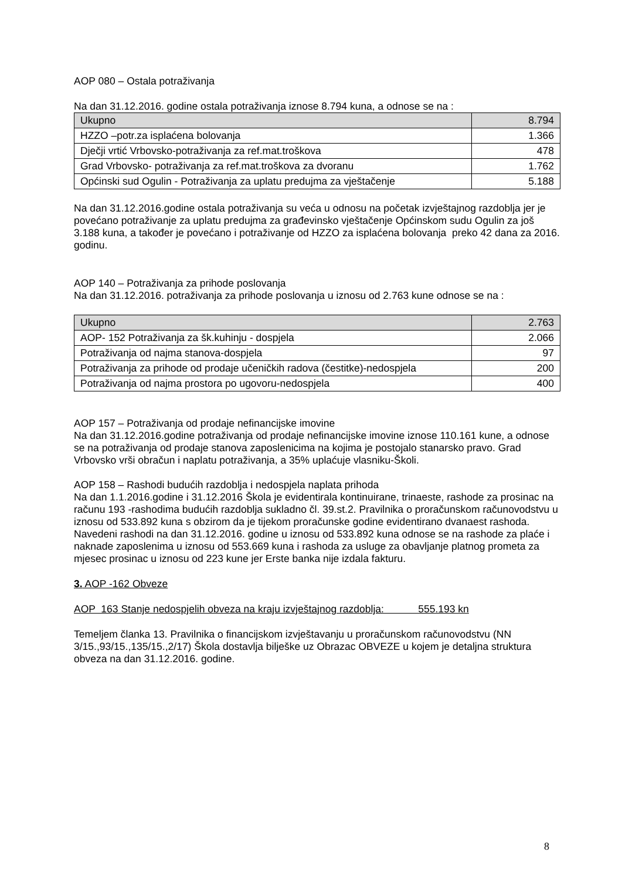AOP 080 – Ostala potraživanja
Na dan 31.12.2016. godine ostala potraživanja iznose 8.794 kuna, a odnose se na :
| Ukupno | 8.794 |
| HZZO –potr.za isplaćena bolovanja | 1.366 |
| Dječji vrtić Vrbovsko-potraživanja za ref.mat.troškova | 478 |
| Grad Vrbovsko- potraživanja za ref.mat.troškova za dvoranu | 1.762 |
| Općinski sud Ogulin - Potraživanja za uplatu predujma za vještačenje | 5.188 |
Na dan 31.12.2016.godine ostala potraživanja su veća u odnosu na početak izvještajnog razdoblja jer je povećano potraživanje za uplatu predujma za građevinsko vještačenje Općinskom sudu Ogulin za još 3.188 kuna, a također je povećano i potraživanje od HZZO za isplaćena bolovanja preko 42 dana za 2016. godinu.
AOP 140 – Potraživanja za prihode poslovanja
Na dan 31.12.2016. potraživanja za prihode poslovanja u iznosu od 2.763 kune odnose se na :
| Ukupno | 2.763 |
| AOP- 152 Potraživanja za šk.kuhinju - dospjela | 2.066 |
| Potraživanja od najma stanova-dospjela | 97 |
| Potraživanja za prihode od prodaje učeničkih radova (čestitke)-nedospjela | 200 |
| Potraživanja od najma prostora po ugovoru-nedospjela | 400 |
AOP 157 – Potraživanja od prodaje nefinancijske imovine
Na dan 31.12.2016.godine potraživanja od prodaje nefinancijske imovine iznose 110.161 kune, a odnose se na potraživanja od prodaje stanova zaposlenicima na kojima je postojalo stanarsko pravo. Grad Vrbovsko vrši obračun i naplatu potraživanja, a 35% uplaćuje vlasniku-Školi.
AOP 158 – Rashodi budućih razdoblja i nedospjela naplata prihoda
Na dan 1.1.2016.godine i 31.12.2016 Škola je evidentirala kontinuirane, trinaeste, rashode za prosinac na računu 193 -rashodima budućih razdoblja sukladno čl. 39.st.2. Pravilnika o proračunskom računovodstvu u iznosu od 533.892 kuna s obzirom da je tijekom proračunske godine evidentirano dvanaest rashoda.
Navedeni rashodi na dan 31.12.2016. godine u iznosu od 533.892 kuna odnose se na rashode za plaće i naknade zaposlenima u iznosu od 553.669 kuna i rashoda za usluge za obavljanje platnog prometa za mjesec prosinac u iznosu od 223 kune jer Erste banka nije izdala fakturu.
3. AOP -162 Obveze
AOP 163 Stanje nedospjelih obveza na kraju izvještajnog razdoblja: 555.193 kn
Temeljem članka 13. Pravilnika o financijskom izvještavanju u proračunskom računovodstvu (NN 3/15.,93/15.,135/15.,2/17) Škola dostavlja bilješke uz Obrazac OBVEZE u kojem je detaljna struktura obveza na dan 31.12.2016. godine.
8